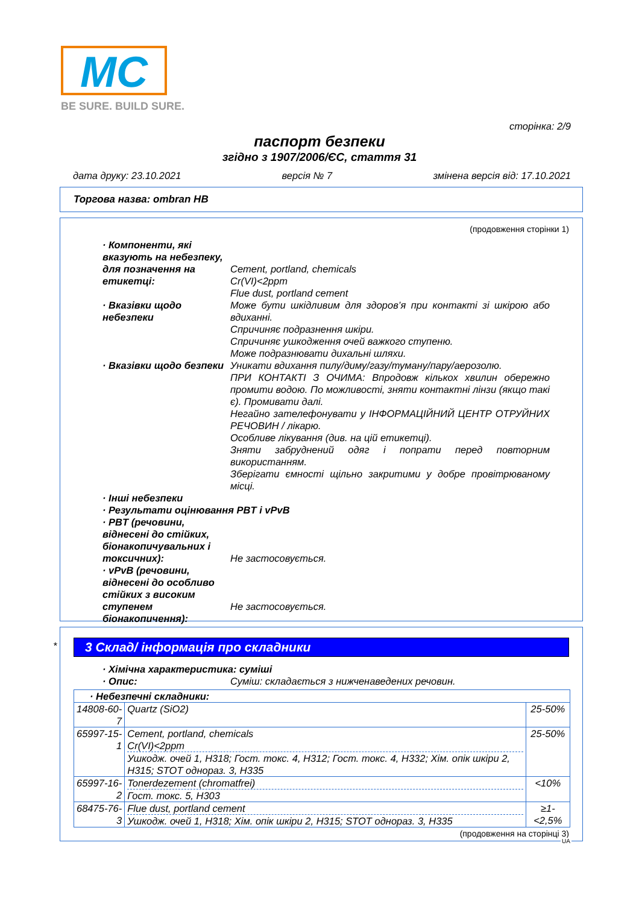MC
BE SURE. BUILD SURE.
сторінка: 2/9
паспорт безпеки
згідно з 1907/2006/ЄС, стаття 31
дата друку: 23.10.2021 версія № 7 змінена версія від: 17.10.2021
Торгова назва: ombran HB
(продовження сторінки 1)
· Компоненти, які вказують на небезпеку, для позначення на етикетці:
Cement, portland, chemicals
Cr(VI)<2ppm
Flue dust, portland cement
· Вказівки щодо небезпеки Може бути шкідливим для здоров’я при контакті зі шкірою або вдиханні.
Спричиняє подразнення шкіри.
Спричиняє ушкодження очей важкого ступеню.
Може подразнювати дихальні шляхи.
· Вказівки щодо безпеки Уникати вдихання пилу/диму/газу/туману/пару/аерозолю.
ПРИ КОНТАКТІ З ОЧИМА: Впродовж кількох хвилин обережно промити водою. По можливості, зняти контактні лінзи (якщо такі є). Промивати далі.
Негайно зателефонувати у ІНФОРМАЦІЙНИЙ ЦЕНТР ОТРУЙНИХ РЕЧОВИН / лікарю.
Особливе лікування (див. на цій етикетці).
Зняти забруднений одяг і попрати перед повторним використанням.
Зберігати ємності щільно закритими у добре провітрюваному місці.
· Інші небезпеки
· Результати оцінювання PBT і vPvB
· PBT (речовини, віднесені до стійких, біонакопичувальних і токсичних):
Не застосовується.
· vPvB (речовини, віднесені до особливо стійких з високим ступенем біонакопичення):
Не застосовується.
*
3 Склад/ інформація про складники
· Хімічна характеристика: суміші
· Опис: Суміш: складається з нижченаведених речовин.
| · Небезпечні складники: | | |
| 14808-60-7 | Quartz (SiO2) | 25-50% |
| 65997-15-1 | Cement, portland, chemicals Cr(VI)<2ppm Ушкодж. очей 1, H318; Гост. токс. 4, H312; Гост. токс. 4, H332; Хім. опік шкіри 2, H315; STOT однораз. 3, H335 | 25-50% |
| 65997-16-2 | Tonerdezement (chromatfrei) Гост. токс. 5, H303 | <10% |
| 68475-76-3 | Flue dust, portland cement Ушкодж. очей 1, H318; Хім. опік шкіри 2, H315; STOT однораз. 3, H335 | ≥1-<2,5% |
(продовження на сторінці 3)
UA